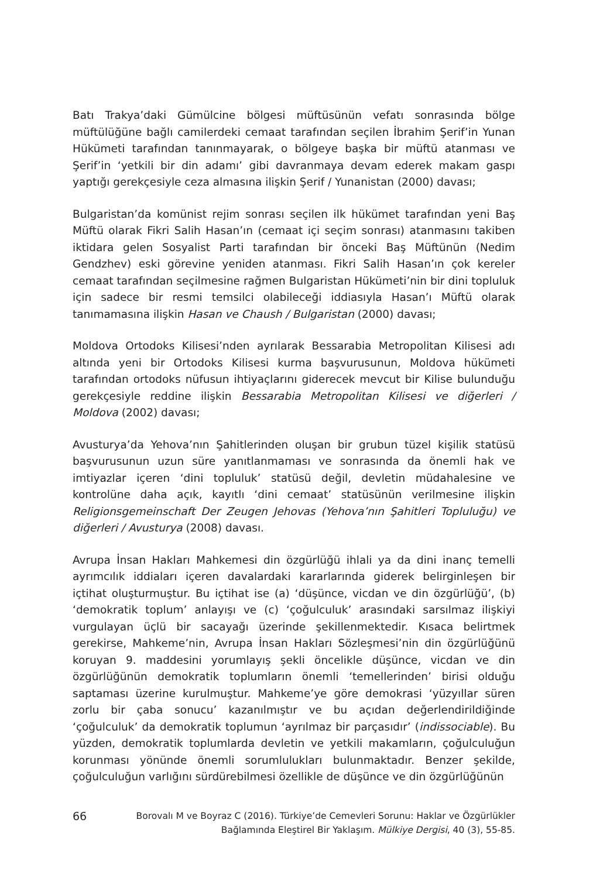Batı Trakya’daki Gümülcine bölgesi müftüsünün vefatı sonrasında bölge müftülüğüne bağlı camilerdeki cemaat tarafından seçilen İbrahim Şerif’in Yunan Hükümeti tarafından tanınmayarak, o bölgeye başka bir müftü atanması ve Şerif’in ‘yetkili bir din adamı’ gibi davranmaya devam ederek makam gaspı yaptığı gerekçesiyle ceza almasına ilişkin Şerif / Yunanistan (2000) davası;
Bulgaristan’da komünist rejim sonrası seçilen ilk hükümet tarafından yeni Baş Müftü olarak Fikri Salih Hasan’ın (cemaat içi seçim sonrası) atanmasını takiben iktidara gelen Sosyalist Parti tarafından bir önceki Baş Müftünün (Nedim Gendzhev) eski görevine yeniden atanması. Fikri Salih Hasan’ın çok kereler cemaat tarafından seçilmesine rağmen Bulgaristan Hükümeti’nin bir dini topluluk için sadece bir resmi temsilci olabileceği iddiasıyla Hasan’ı Müftü olarak tanımamasına ilişkin Hasan ve Chaush / Bulgaristan (2000) davası;
Moldova Ortodoks Kilisesi’nden ayrılarak Bessarabia Metropolitan Kilisesi adı altında yeni bir Ortodoks Kilisesi kurma başvurusunun, Moldova hükümeti tarafından ortodoks nüfusun ihtiyaçlarını giderecek mevcut bir Kilise bulunduğu gerekçesiyle reddine ilişkin Bessarabia Metropolitan Kilisesi ve diğerleri / Moldova (2002) davası;
Avusturya’da Yehova’nın Şahitlerinden oluşan bir grubun tüzel kişilik statüsü başvurusunun uzun süre yanıtlanmaması ve sonrasında da önemli hak ve imtiyazlar içeren ‘dini topluluk’ statüsü değil, devletin müdahalesine ve kontrolüne daha açık, kayıtlı ‘dini cemaat’ statüsünün verilmesine ilişkin Religionsgemeinschaft Der Zeugen Jehovas (Yehova’nın Şahitleri Topluluğu) ve diğerleri / Avusturya (2008) davası.
Avrupa İnsan Hakları Mahkemesi din özgürlüğü ihlali ya da dini inanç temelli ayrımcılık iddiaları içeren davalardaki kararlarında giderek belirginleşen bir içtihat oluşturmuştur. Bu içtihat ise (a) ‘düşünce, vicdan ve din özgürlüğü’, (b) ‘demokratik toplum’ anlayışı ve (c) ‘çoğulculuk’ arasındaki sarsılmaz ilişkiyi vurgulayan üçlü bir sacayağı üzerinde şekillenmektedir. Kısaca belirtmek gerekirse, Mahkeme’nin, Avrupa İnsan Hakları Sözleşmesi’nin din özgürlüğünü koruyan 9. maddesini yorumlayış şekli öncelikle düşünce, vicdan ve din özgürlüğünün demokratik toplumların önemli ‘temellerinden’ birisi olduğu saptaması üzerine kurulmuştur. Mahkeme’ye göre demokrasi ‘yüzyıllar süren zorlu bir çaba sonucu’ kazanılmıştır ve bu açıdan değerlendirildiğinde ‘çoğulculuk’ da demokratik toplumun ‘ayrılmaz bir parçasıdır’ (indissociable). Bu yüzden, demokratik toplumlarda devletin ve yetkili makamların, çoğulculuğun korunması yönünde önemli sorumlulukları bulunmaktadır. Benzer şekilde, çoğulculuğun varlığını sürdürebilmesi özellikle de düşünce ve din özgürlüğünün
66 Borovalı M ve Boyraz C (2016). Türkiye’de Cemevleri Sorunu: Haklar ve Özgürlükler
Bağlamında Eleştirel Bir Yaklaşım. Mülkiye Dergisi, 40 (3), 55-85.